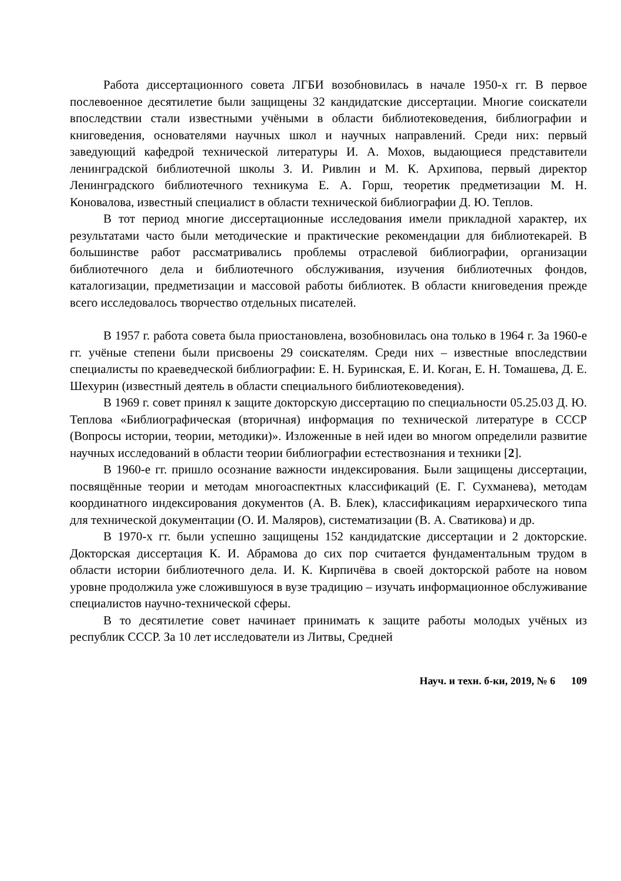Работа диссертационного совета ЛГБИ возобновилась в начале 1950-х гг. В первое послевоенное десятилетие были защищены 32 кандидатские диссертации. Многие соискатели впоследствии стали известными учёными в области библиотековедения, библиографии и книговедения, основателями научных школ и научных направлений. Среди них: первый заведующий кафедрой технической литературы И. А. Мохов, выдающиеся представители ленинградской библиотечной школы З. И. Ривлин и М. К. Архипова, первый директор Ленинградского библиотечного техникума Е. А. Горш, теоретик предметизации М. Н. Коновалова, известный специалист в области технической библиографии Д. Ю. Теплов.
В тот период многие диссертационные исследования имели прикладной характер, их результатами часто были методические и практические рекомендации для библиотекарей. В большинстве работ рассматривались проблемы отраслевой библиографии, организации библиотечного дела и библиотечного обслуживания, изучения библиотечных фондов, каталогизации, предметизации и массовой работы библиотек. В области книговедения прежде всего исследовалось творчество отдельных писателей.
В 1957 г. работа совета была приостановлена, возобновилась она только в 1964 г. За 1960-е гг. учёные степени были присвоены 29 соискателям. Среди них – известные впоследствии специалисты по краеведческой библиографии: Е. Н. Буринская, Е. И. Коган, Е. Н. Томашева, Д. Е. Шехурин (известный деятель в области специального библиотековедения).
В 1969 г. совет принял к защите докторскую диссертацию по специальности 05.25.03 Д. Ю. Теплова «Библиографическая (вторичная) информация по технической литературе в СССР (Вопросы истории, теории, методики)». Изложенные в ней идеи во многом определили развитие научных исследований в области теории библиографии естествознания и техники [2].
В 1960-е гг. пришло осознание важности индексирования. Были защищены диссертации, посвящённые теории и методам многоаспектных классификаций (Е. Г. Сухманева), методам координатного индексирования документов (А. В. Блек), классификациям иерархического типа для технической документации (О. И. Маляров), систематизации (В. А. Сватикова) и др.
В 1970-х гг. были успешно защищены 152 кандидатские диссертации и 2 докторские. Докторская диссертация К. И. Абрамова до сих пор считается фундаментальным трудом в области истории библиотечного дела. И. К. Кирпичёва в своей докторской работе на новом уровне продолжила уже сложившуюся в вузе традицию – изучать информационное обслуживание специалистов научно-технической сферы.
В то десятилетие совет начинает принимать к защите работы молодых учёных из республик СССР. За 10 лет исследователи из Литвы, Средней
Науч. и техн. б-ки, 2019, № 6 109